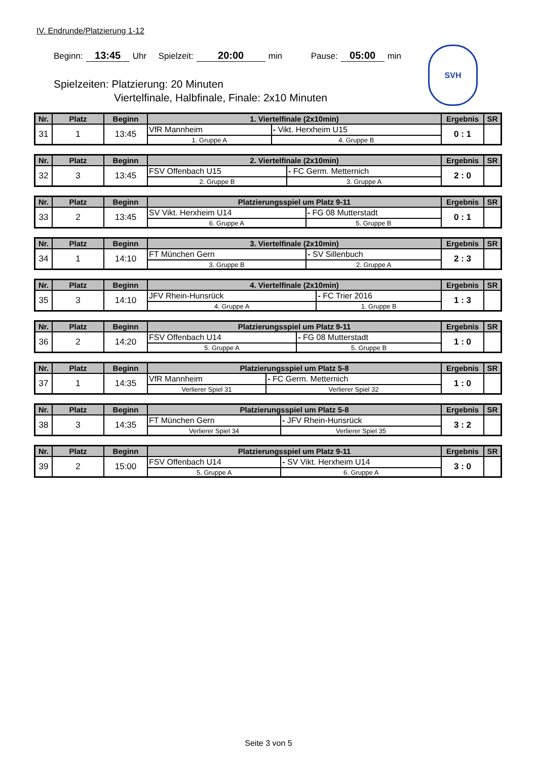IV. Endrunde/Platzierung 1-12
Beginn: 13:45 Uhr Spielzeit: 20:00 min Pause: 05:00 min
Spielzeiten: Platzierung: 20 Minuten
Viertelfinale, Halbfinale, Finale: 2x10 Minuten
SVH
| Nr. | Platz | Beginn | 1. Viertelfinale (2x10min) | | Ergebnis | SR |
| --- | --- | --- | --- | --- | --- | --- |
| 31 | 1 | 13:45 | VfR Mannheim | - Vikt. Herxheim U15 | 0 : 1 | |
| | | | 1. Gruppe A | 4. Gruppe B | | |
| Nr. | Platz | Beginn | 2. Viertelfinale (2x10min) | | Ergebnis | SR |
| --- | --- | --- | --- | --- | --- | --- |
| 32 | 3 | 13:45 | FSV Offenbach U15 | - FC Germ. Metternich | 2 : 0 | |
| | | | 2. Gruppe B | 3. Gruppe A | | |
| Nr. | Platz | Beginn | Platzierungsspiel um Platz 9-11 | | Ergebnis | SR |
| --- | --- | --- | --- | --- | --- | --- |
| 33 | 2 | 13:45 | SV Vikt. Herxheim U14 | - FG 08 Mutterstadt | 0 : 1 | |
| | | | 6. Gruppe A | 5. Gruppe B | | |
| Nr. | Platz | Beginn | 3. Viertelfinale (2x10min) | | Ergebnis | SR |
| --- | --- | --- | --- | --- | --- | --- |
| 34 | 1 | 14:10 | FT München Gern | - SV Sillenbuch | 2 : 3 | |
| | | | 3. Gruppe B | 2. Gruppe A | | |
| Nr. | Platz | Beginn | 4. Viertelfinale (2x10min) | | Ergebnis | SR |
| --- | --- | --- | --- | --- | --- | --- |
| 35 | 3 | 14:10 | JFV Rhein-Hunsrück | - FC Trier 2016 | 1 : 3 | |
| | | | 4. Gruppe A | 1. Gruppe B | | |
| Nr. | Platz | Beginn | Platzierungsspiel um Platz 9-11 | | Ergebnis | SR |
| --- | --- | --- | --- | --- | --- | --- |
| 36 | 2 | 14:20 | FSV Offenbach U14 | - FG 08 Mutterstadt | 1 : 0 | |
| | | | 5. Gruppe A | 5. Gruppe B | | |
| Nr. | Platz | Beginn | Platzierungsspiel um Platz 5-8 | | Ergebnis | SR |
| --- | --- | --- | --- | --- | --- | --- |
| 37 | 1 | 14:35 | VfR Mannheim | - FC Germ. Metternich | 1 : 0 | |
| | | | Verlierer Spiel 31 | Verlierer Spiel 32 | | |
| Nr. | Platz | Beginn | Platzierungsspiel um Platz 5-8 | | Ergebnis | SR |
| --- | --- | --- | --- | --- | --- | --- |
| 38 | 3 | 14:35 | FT München Gern | - JFV Rhein-Hunsrück | 3 : 2 | |
| | | | Verlierer Spiel 34 | Verlierer Spiel 35 | | |
| Nr. | Platz | Beginn | Platzierungsspiel um Platz 9-11 | | Ergebnis | SR |
| --- | --- | --- | --- | --- | --- | --- |
| 39 | 2 | 15:00 | FSV Offenbach U14 | - SV Vikt. Herxheim U14 | 3 : 0 | |
| | | | 5. Gruppe A | 6. Gruppe A | | |
Seite 3 von 5